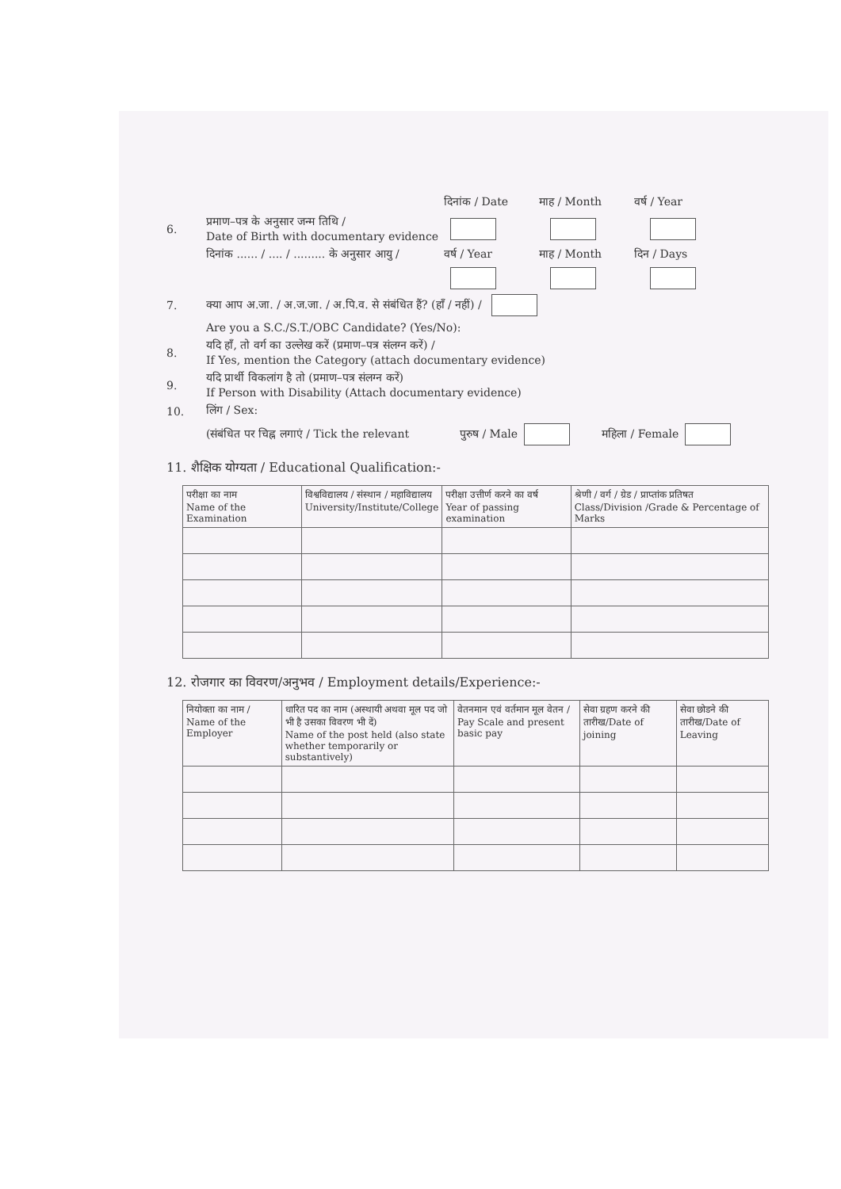दिनांक / Date माह / Month वर्ष / Year
6. प्रमाण–पत्र के अनुसार जन्म तिथि /
Date of Birth with documentary evidence
दिनांक ...... / .... / ......... के अनुसार आयु / वर्ष / Year माह / Month दिन / Days
7. क्या आप अ.जा. / अ.ज.जा. / अ.पि.व. से संबंधित हैं? (हाँ / नहीं) /
Are you a S.C./S.T./OBC Candidate? (Yes/No):
8. यदि हाँ, तो वर्ग का उल्लेख करें (प्रमाण–पत्र संलग्न करें) /
If Yes, mention the Category (attach documentary evidence)
9. यदि प्रार्थी विकलांग है तो (प्रमाण–पत्र संलग्न करें)
If Person with Disability (Attach documentary evidence)
10. लिंग / Sex:
(संबंधित पर चिह्न लगाएं / Tick the relevant पुरुष / Male महिला / Female
11. शैक्षिक योग्यता / Educational Qualification:-
| परीक्षा का नाम Name of the Examination | विश्वविद्यालय / संस्थान / महाविद्यालय University/Institute/College | परीक्षा उत्तीर्ण करने का वर्ष Year of passing examination | श्रेणी / वर्ग / ग्रेड / प्राप्तांक प्रतिषत Class/Division /Grade & Percentage of Marks |
| --- | --- | --- | --- |
12. रोजगार का विवरण/अनुभव / Employment details/Experience:-
| नियोक्ता का नाम / Name of the Employer | धारित पद का नाम (अस्थायी अथवा मूल पद जो भी है उसका विवरण भी दें) Name of the post held (also state whether temporarily or substantively) | वेतनमान एवं वर्तमान मूल वेतन / Pay Scale and present basic pay | सेवा ग्रहण करने की तारीख/Date of joining | सेवा छोडने की तारीख/Date of Leaving |
| --- | --- | --- | --- | --- |